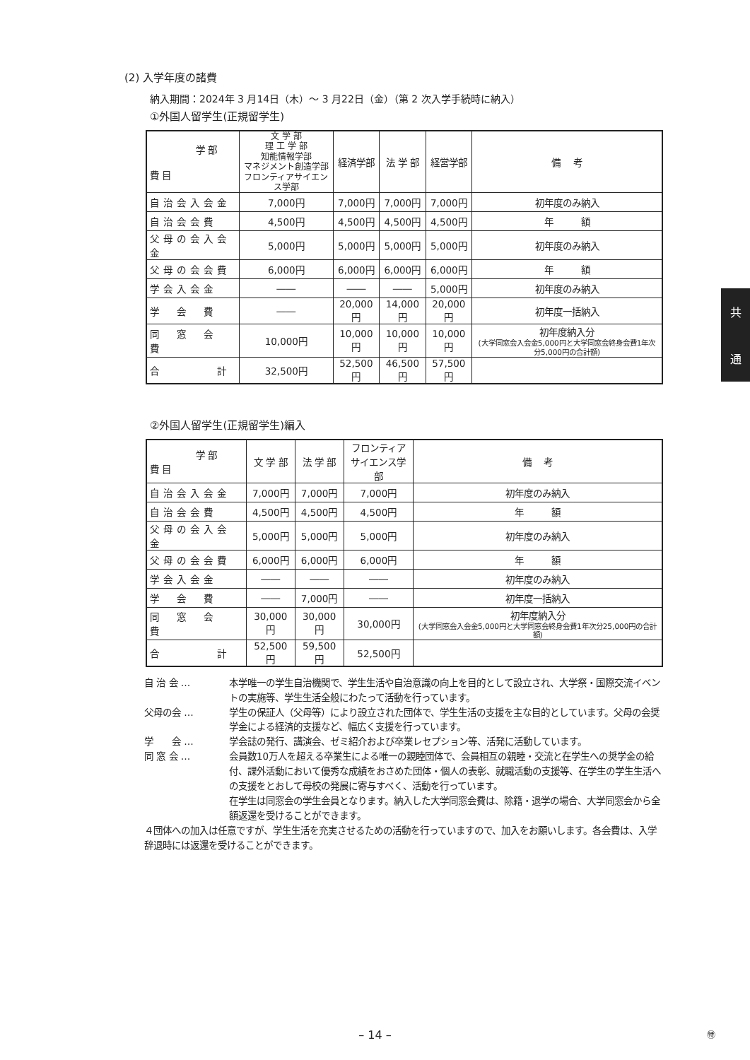(2) 入学年度の諸費
納入期間：2024年 3 月14日（木）～ 3 月22日（金）（第 2 次入学手続時に納入）
①外国人留学生(正規留学生)
| 学 部 費 目 | 文 学 部 理 工 学 部 知能情報学部 マネジメント創造学部 フロンティアサイエンス学部 | 経済学部 | 法 学 部 | 経営学部 | 備 考 |
| --- | --- | --- | --- | --- | --- |
| 自治会入会金 | 7,000円 | 7,000円 | 7,000円 | 7,000円 | 初年度のみ納入 |
| 自治会会費 | 4,500円 | 4,500円 | 4,500円 | 4,500円 | 年 額 |
| 父母の会入会金 | 5,000円 | 5,000円 | 5,000円 | 5,000円 | 初年度のみ納入 |
| 父母の会会費 | 6,000円 | 6,000円 | 6,000円 | 6,000円 | 年 額 |
| 学会入会金 | ―― | ―― | ―― | 5,000円 | 初年度のみ納入 |
| 学 会 費 | ―― | 20,000円 | 14,000円 | 20,000円 | 初年度一括納入 |
| 同 窓 会 費 | 10,000円 | 10,000円 | 10,000円 | 10,000円 | 初年度納入分 (大学同窓会入会金5,000円と大学同窓会終身会費1年次分5,000円の合計額) |
| 合 計 | 32,500円 | 52,500円 | 46,500円 | 57,500円 | |
②外国人留学生(正規留学生)編入
| 学 部 費 目 | 文 学 部 | 法 学 部 | フロンティア サイエンス学部 | 備 考 |
| --- | --- | --- | --- | --- |
| 自治会入会金 | 7,000円 | 7,000円 | 7,000円 | 初年度のみ納入 |
| 自治会会費 | 4,500円 | 4,500円 | 4,500円 | 年 額 |
| 父母の会入会金 | 5,000円 | 5,000円 | 5,000円 | 初年度のみ納入 |
| 父母の会会費 | 6,000円 | 6,000円 | 6,000円 | 年 額 |
| 学会入会金 | ―― | ―― | ―― | 初年度のみ納入 |
| 学 会 費 | ―― | 7,000円 | ―― | 初年度一括納入 |
| 同 窓 会 費 | 30,000円 | 30,000円 | 30,000円 | 初年度納入分 (大学同窓会入会金5,000円と大学同窓会終身会費1年次分25,000円の合計額) |
| 合 計 | 52,500円 | 59,500円 | 52,500円 | |
自 治 会 … 本学唯一の学生自治機関で、学生生活や自治意識の向上を目的として設立され、大学祭・国際交流イベントの実施等、学生生活全般にわたって活動を行っています。
父母の会 … 学生の保証人（父母等）により設立された団体で、学生生活の支援を主な目的としています。父母の会奨学金による経済的支援など、幅広く支援を行っています。
学　　会 … 学会誌の発行、講演会、ゼミ紹介および卒業レセプション等、活発に活動しています。
同 窓 会 … 会員数10万人を超える卒業生による唯一の親睦団体で、会員相互の親睦・交流と在学生への奨学金の給付、課外活動において優秀な成績をおさめた団体・個人の表彰、就職活動の支援等、在学生の学生生活への支援をとおして母校の発展に寄与すべく、活動を行っています。
在学生は同窓会の学生会員となります。納入した大学同窓会費は、除籍・退学の場合、大学同窓会から全額返還を受けることができます。
４団体への加入は任意ですが、学生生活を充実させるための活動を行っていますので、加入をお願いします。各会費は、入学辞退時には返還を受けることができます。
共
通
– 14 – ㊕